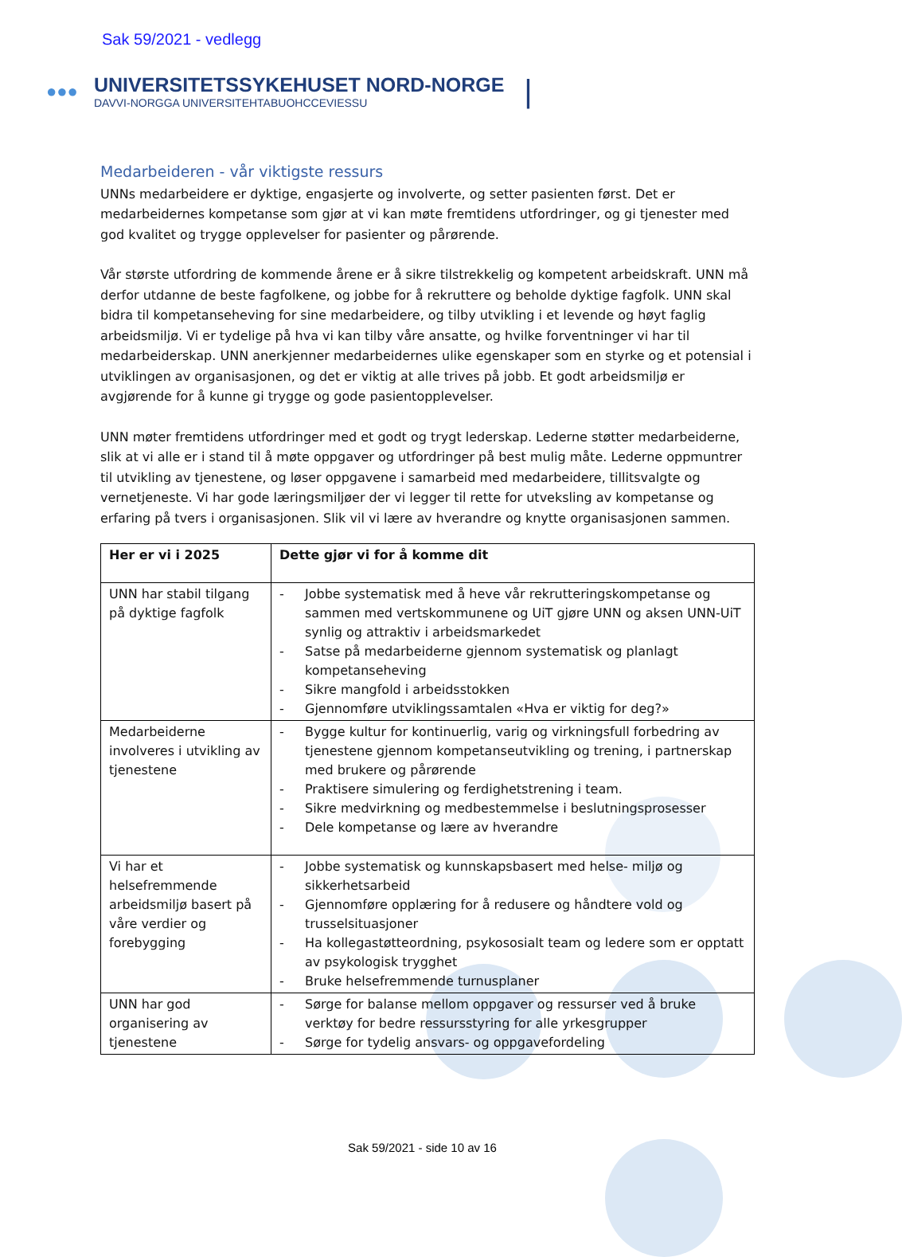Sak 59/2021 - vedlegg
●●●
UNIVERSITETSSYKEHUSET NORD-NORGE
DAVVI-NORGGA UNIVERSITEHTABUOHCCEVIESSU
|
Medarbeideren - vår viktigste ressurs
UNNs medarbeidere er dyktige, engasjerte og involverte, og setter pasienten først. Det er medarbeidernes kompetanse som gjør at vi kan møte fremtidens utfordringer, og gi tjenester med god kvalitet og trygge opplevelser for pasienter og pårørende.
Vår største utfordring de kommende årene er å sikre tilstrekkelig og kompetent arbeidskraft. UNN må derfor utdanne de beste fagfolkene, og jobbe for å rekruttere og beholde dyktige fagfolk. UNN skal bidra til kompetanseheving for sine medarbeidere, og tilby utvikling i et levende og høyt faglig arbeidsmiljø. Vi er tydelige på hva vi kan tilby våre ansatte, og hvilke forventninger vi har til medarbeiderskap. UNN anerkjenner medarbeidernes ulike egenskaper som en styrke og et potensial i utviklingen av organisasjonen, og det er viktig at alle trives på jobb. Et godt arbeidsmiljø er avgjørende for å kunne gi trygge og gode pasientopplevelser.
UNN møter fremtidens utfordringer med et godt og trygt lederskap. Lederne støtter medarbeiderne, slik at vi alle er i stand til å møte oppgaver og utfordringer på best mulig måte. Lederne oppmuntrer til utvikling av tjenestene, og løser oppgavene i samarbeid med medarbeidere, tillitsvalgte og vernetjeneste. Vi har gode læringsmiljøer der vi legger til rette for utveksling av kompetanse og erfaring på tvers i organisasjonen. Slik vil vi lære av hverandre og knytte organisasjonen sammen.
| Her er vi i 2025 | Dette gjør vi for å komme dit |
| UNN har stabil tilgang på dyktige fagfolk | - Jobbe systematisk med å heve vår rekrutteringskompetanse og sammen med vertskommunene og UiT gjøre UNN og aksen UNN-UiT synlig og attraktiv i arbeidsmarkedet - Satse på medarbeiderne gjennom systematisk og planlagt kompetanseheving - Sikre mangfold i arbeidsstokken - Gjennomføre utviklingssamtalen «Hva er viktig for deg?» |
| Medarbeiderne involveres i utvikling av tjenestene | - Bygge kultur for kontinuerlig, varig og virkningsfull forbedring av tjenestene gjennom kompetanseutvikling og trening, i partnerskap med brukere og pårørende - Praktisere simulering og ferdighetstrening i team. - Sikre medvirkning og medbestemmelse i beslutningsprosesser - Dele kompetanse og lære av hverandre |
| Vi har et helsefremmende arbeidsmiljø basert på våre verdier og forebygging | - Jobbe systematisk og kunnskapsbasert med helse- miljø og sikkerhetsarbeid - Gjennomføre opplæring for å redusere og håndtere vold og trusselsituasjoner - Ha kollegastøtteordning, psykososialt team og ledere som er opptatt av psykologisk trygghet - Bruke helsefremmende turnusplaner |
| UNN har god organisering av tjenestene | - Sørge for balanse mellom oppgaver og ressurser ved å bruke verktøy for bedre ressursstyring for alle yrkesgrupper - Sørge for tydelig ansvars- og oppgavefordeling |
Sak 59/2021 - side 10 av 16